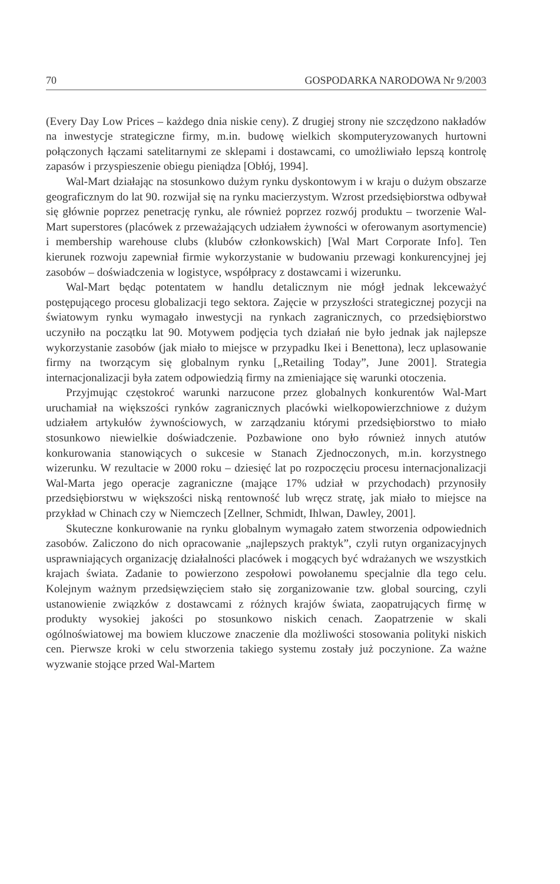70 GOSPODARKA NARODOWA Nr 9/2003
(Every Day Low Prices – każdego dnia niskie ceny). Z drugiej strony nie szczędzono nakładów na inwestycje strategiczne firmy, m.in. budowę wielkich skomputeryzowanych hurtowni połączonych łączami satelitarnymi ze sklepami i dostawcami, co umożliwiało lepszą kontrolę zapasów i przyspieszenie obiegu pieniądza [Obłój, 1994].
Wal-Mart działając na stosunkowo dużym rynku dyskontowym i w kraju o dużym obszarze geograficznym do lat 90. rozwijał się na rynku macierzystym. Wzrost przedsiębiorstwa odbywał się głównie poprzez penetrację rynku, ale również poprzez rozwój produktu – tworzenie Wal-Mart superstores (placówek z przeważających udziałem żywności w oferowanym asortymencie) i membership warehouse clubs (klubów członkowskich) [Wal Mart Corporate Info]. Ten kierunek rozwoju zapewniał firmie wykorzystanie w budowaniu przewagi konkurencyjnej jej zasobów – doświadczenia w logistyce, współpracy z dostawcami i wizerunku.
Wal-Mart będąc potentatem w handlu detalicznym nie mógł jednak lekceważyć postępującego procesu globalizacji tego sektora. Zajęcie w przyszłości strategicznej pozycji na światowym rynku wymagało inwestycji na rynkach zagranicznych, co przedsiębiorstwo uczyniło na początku lat 90. Motywem podjęcia tych działań nie było jednak jak najlepsze wykorzystanie zasobów (jak miało to miejsce w przypadku Ikei i Benettona), lecz uplasowanie firmy na tworzącym się globalnym rynku [„Retailing Today”, June 2001]. Strategia internacjonalizacji była zatem odpowiedzią firmy na zmieniające się warunki otoczenia.
Przyjmując częstokroć warunki narzucone przez globalnych konkurentów Wal-Mart uruchamiał na większości rynków zagranicznych placówki wielkopowierzchniowe z dużym udziałem artykułów żywnościowych, w zarządzaniu którymi przedsiębiorstwo to miało stosunkowo niewielkie doświadczenie. Pozbawione ono było również innych atutów konkurowania stanowiących o sukcesie w Stanach Zjednoczonych, m.in. korzystnego wizerunku. W rezultacie w 2000 roku – dziesięć lat po rozpoczęciu procesu internacjonalizacji Wal-Marta jego operacje zagraniczne (mające 17% udział w przychodach) przynosiły przedsiębiorstwu w większości niską rentowność lub wręcz stratę, jak miało to miejsce na przykład w Chinach czy w Niemczech [Zellner, Schmidt, Ihlwan, Dawley, 2001].
Skuteczne konkurowanie na rynku globalnym wymagało zatem stworzenia odpowiednich zasobów. Zaliczono do nich opracowanie „najlepszych praktyk”, czyli rutyn organizacyjnych usprawniających organizację działalności placówek i mogących być wdrażanych we wszystkich krajach świata. Zadanie to powierzono zespołowi powołanemu specjalnie dla tego celu. Kolejnym ważnym przedsięwzięciem stało się zorganizowanie tzw. global sourcing, czyli ustanowienie związków z dostawcami z różnych krajów świata, zaopatrujących firmę w produkty wysokiej jakości po stosunkowo niskich cenach. Zaopatrzenie w skali ogólnoświatowej ma bowiem kluczowe znaczenie dla możliwości stosowania polityki niskich cen. Pierwsze kroki w celu stworzenia takiego systemu zostały już poczynione. Za ważne wyzwanie stojące przed Wal-Martem